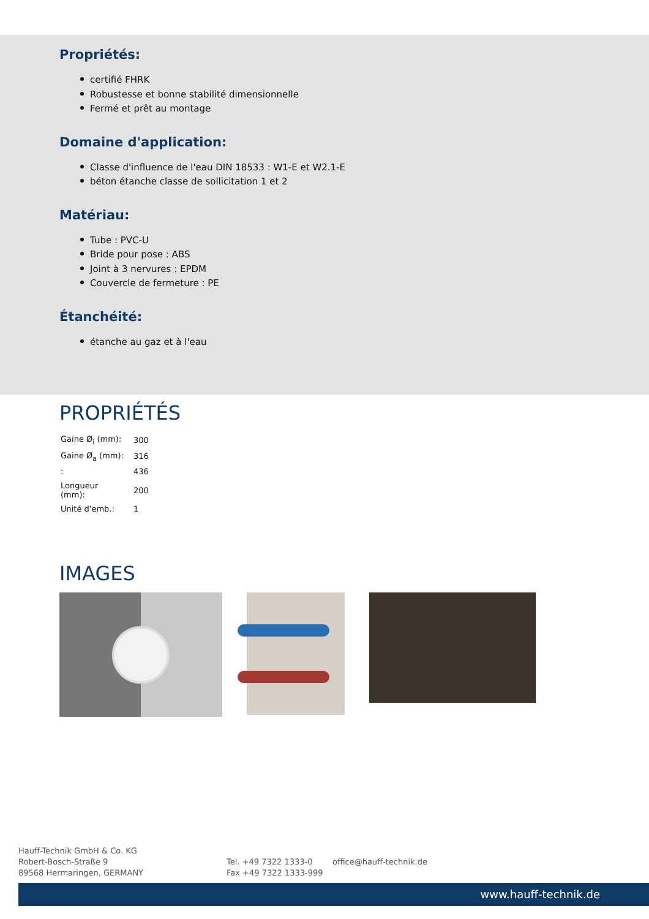Propriétés:
certifié FHRK
Robustesse et bonne stabilité dimensionnelle
Fermé et prêt au montage
Domaine d'application:
Classe d'influence de l'eau DIN 18533 : W1-E et W2.1-E
béton étanche classe de sollicitation 1 et 2
Matériau:
Tube : PVC-U
Bride pour pose : ABS
Joint à 3 nervures : EPDM
Couvercle de fermeture : PE
Étanchéité:
étanche au gaz et à l'eau
PROPRIÉTÉS
| Gaine Ø<sub>i</sub> (mm): | 300 |
| Gaine Ø<sub>a</sub> (mm): | 316 |
| : | 436 |
| Longueur (mm): | 200 |
| Unité d'emb.: | 1 |
IMAGES
Hauff-Technik GmbH & Co. KG
Robert-Bosch-Straße 9
89568 Hermaringen, GERMANY
Tel. +49 7322 1333-0
Fax +49 7322 1333-999
office@hauff-technik.de
www.hauff-technik.de